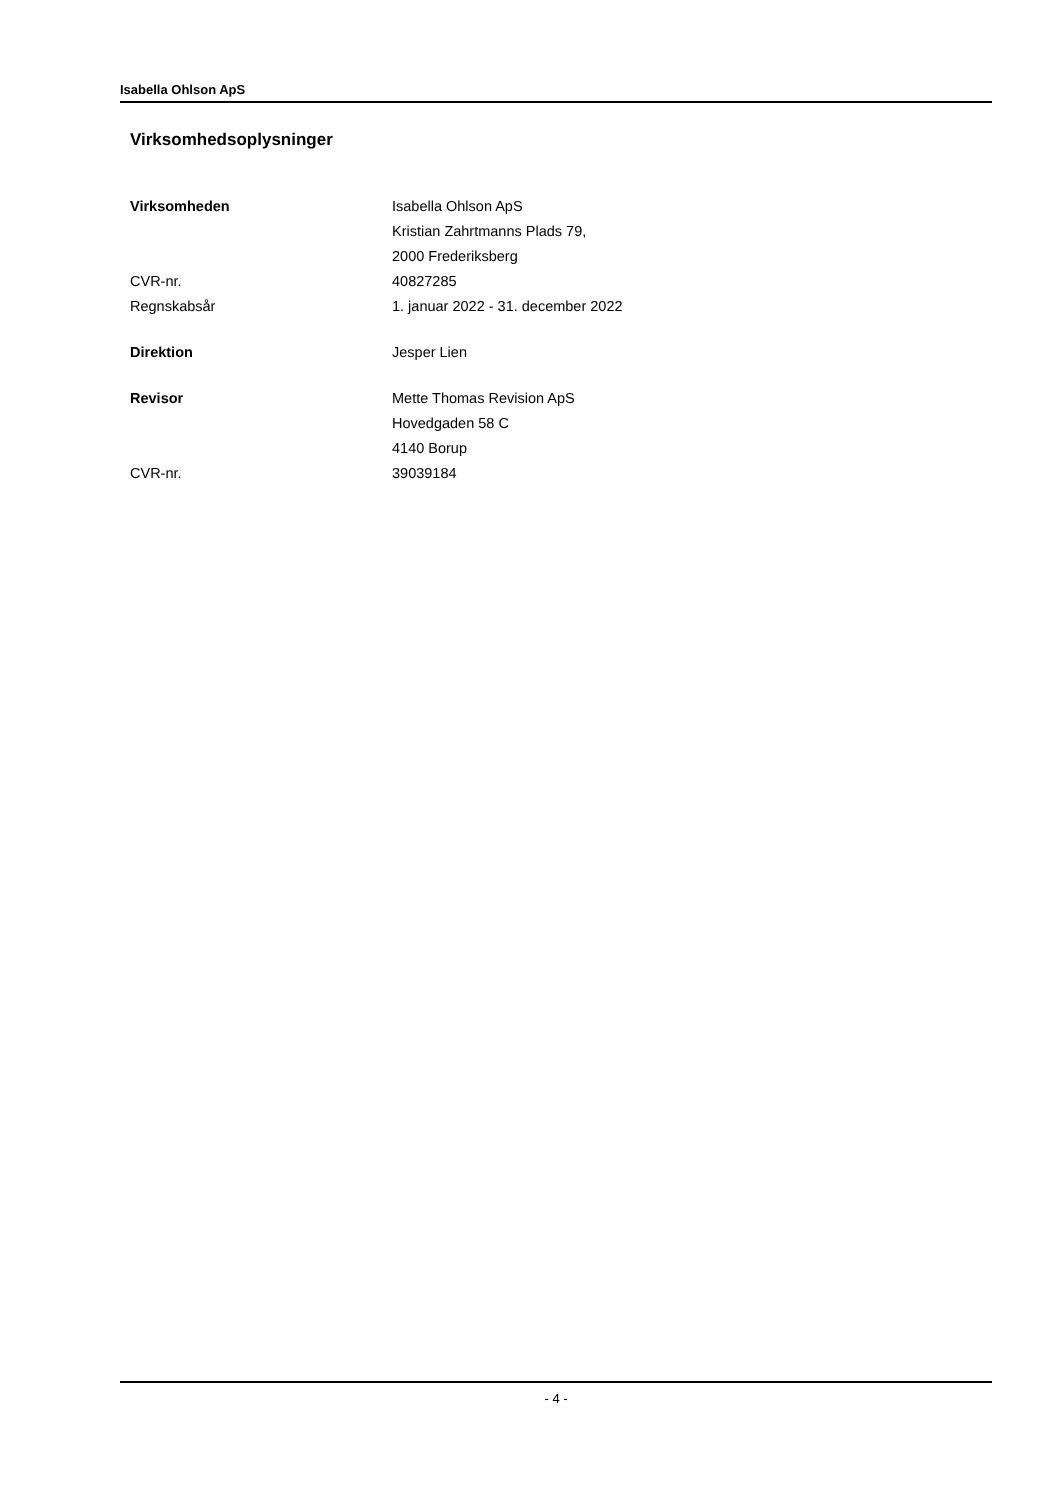Isabella Ohlson ApS
Virksomhedsoplysninger
Virksomheden Isabella Ohlson ApS
Kristian Zahrtmanns Plads 79,
2000 Frederiksberg
CVR-nr. 40827285
Regnskabsår 1. januar 2022 - 31. december 2022
Direktion Jesper Lien
Revisor Mette Thomas Revision ApS
Hovedgaden 58 C
4140 Borup
CVR-nr. 39039184
- 4 -